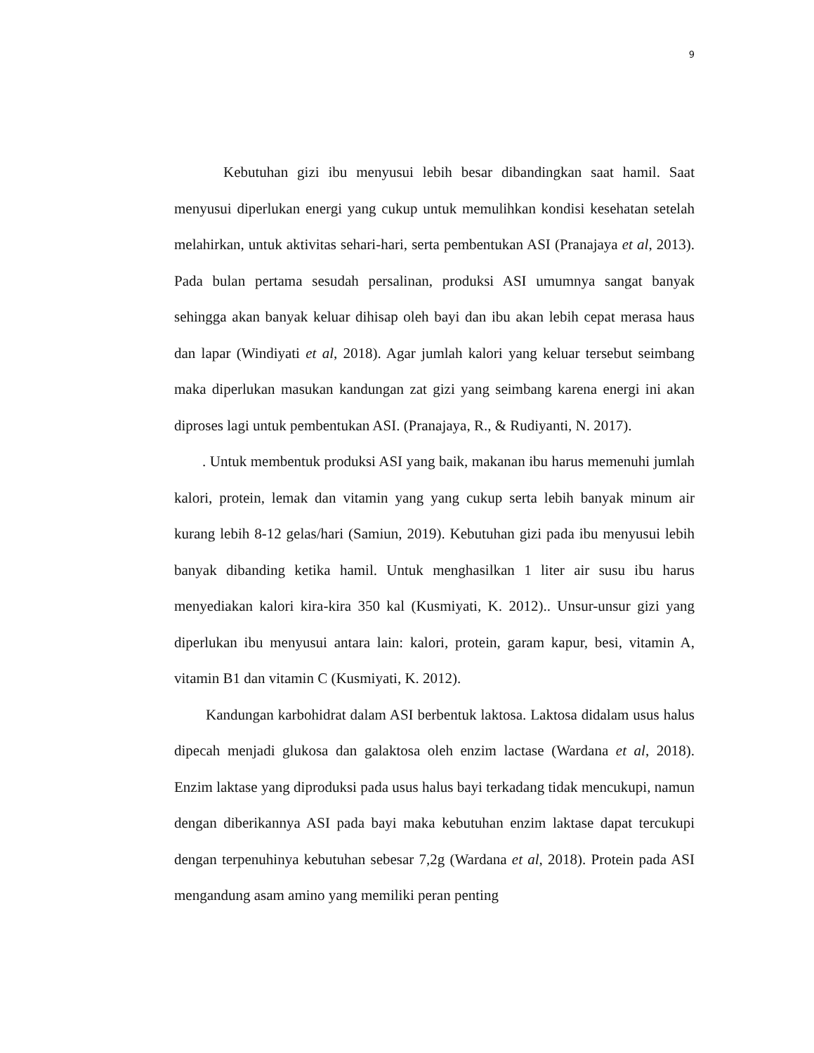9
Kebutuhan gizi ibu menyusui lebih besar dibandingkan saat hamil. Saat menyusui diperlukan energi yang cukup untuk memulihkan kondisi kesehatan setelah melahirkan, untuk aktivitas sehari-hari, serta pembentukan ASI (Pranajaya et al, 2013). Pada bulan pertama sesudah persalinan, produksi ASI umumnya sangat banyak sehingga akan banyak keluar dihisap oleh bayi dan ibu akan lebih cepat merasa haus dan lapar (Windiyati et al, 2018). Agar jumlah kalori yang keluar tersebut seimbang maka diperlukan masukan kandungan zat gizi yang seimbang karena energi ini akan diproses lagi untuk pembentukan ASI. (Pranajaya, R., & Rudiyanti, N. 2017).
. Untuk membentuk produksi ASI yang baik, makanan ibu harus memenuhi jumlah kalori, protein, lemak dan vitamin yang yang cukup serta lebih banyak minum air kurang lebih 8-12 gelas/hari (Samiun, 2019). Kebutuhan gizi pada ibu menyusui lebih banyak dibanding ketika hamil. Untuk menghasilkan 1 liter air susu ibu harus menyediakan kalori kira-kira 350 kal (Kusmiyati, K. 2012).. Unsur-unsur gizi yang diperlukan ibu menyusui antara lain: kalori, protein, garam kapur, besi, vitamin A, vitamin B1 dan vitamin C (Kusmiyati, K. 2012).
Kandungan karbohidrat dalam ASI berbentuk laktosa. Laktosa didalam usus halus dipecah menjadi glukosa dan galaktosa oleh enzim lactase (Wardana et al, 2018). Enzim laktase yang diproduksi pada usus halus bayi terkadang tidak mencukupi, namun dengan diberikannya ASI pada bayi maka kebutuhan enzim laktase dapat tercukupi dengan terpenuhinya kebutuhan sebesar 7,2g (Wardana et al, 2018). Protein pada ASI mengandung asam amino yang memiliki peran penting